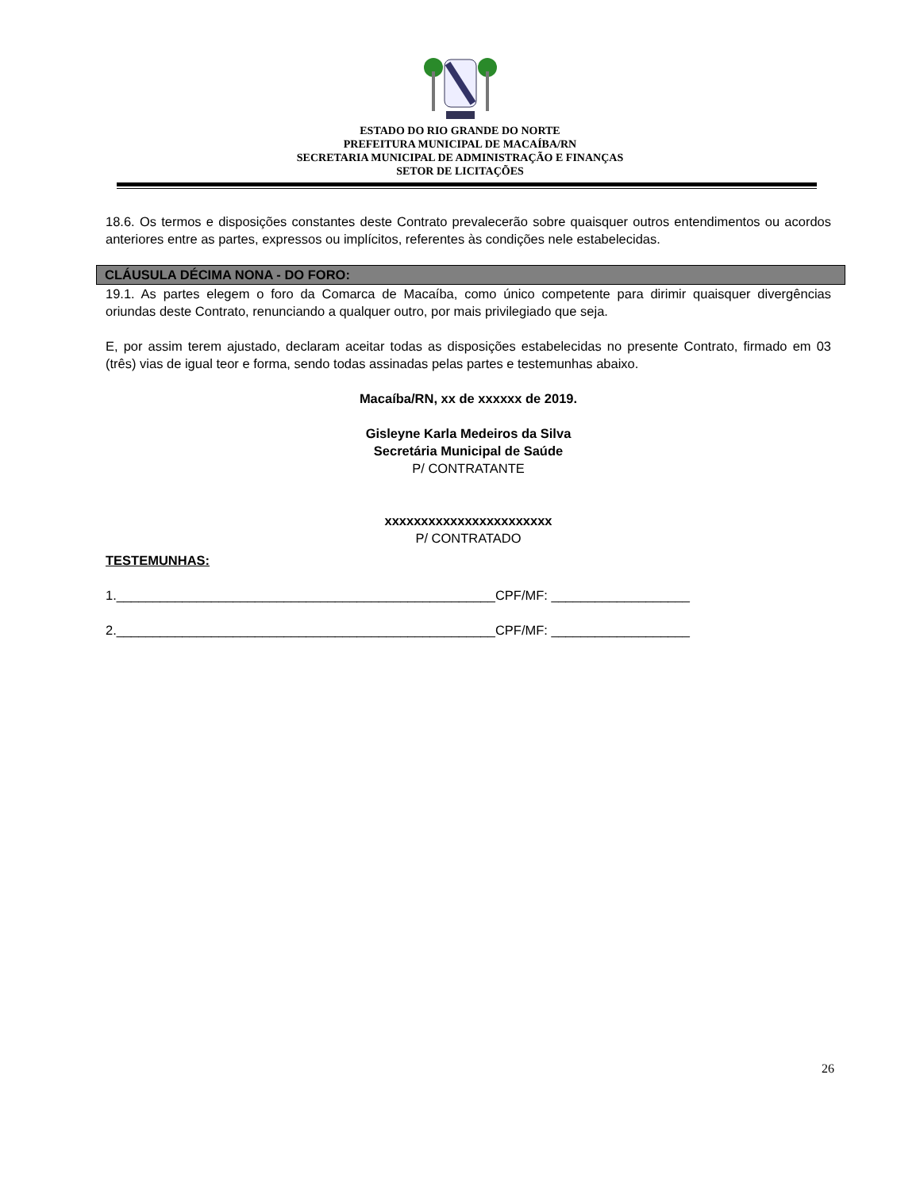ESTADO DO RIO GRANDE DO NORTE
PREFEITURA MUNICIPAL DE MACAÍBA/RN
SECRETARIA MUNICIPAL DE ADMINISTRAÇÃO E FINANÇAS
SETOR DE LICITAÇÕES
18.6. Os termos e disposições constantes deste Contrato prevalecerão sobre quaisquer outros entendimentos ou acordos anteriores entre as partes, expressos ou implícitos, referentes às condições nele estabelecidas.
CLÁUSULA DÉCIMA NONA - DO FORO:
19.1. As partes elegem o foro da Comarca de Macaíba, como único competente para dirimir quaisquer divergências oriundas deste Contrato, renunciando a qualquer outro, por mais privilegiado que seja.
E, por assim terem ajustado, declaram aceitar todas as disposições estabelecidas no presente Contrato, firmado em 03 (três) vias de igual teor e forma, sendo todas assinadas pelas partes e testemunhas abaixo.
Macaíba/RN, xx de xxxxxx de 2019.
Gisleyne Karla Medeiros da Silva
Secretária Municipal de Saúde
P/ CONTRATANTE
xxxxxxxxxxxxxxxxxxxxxxx
P/ CONTRATADO
TESTEMUNHAS:
1.____________________________________________________CPF/MF: ___________________
2.____________________________________________________CPF/MF: ___________________
26